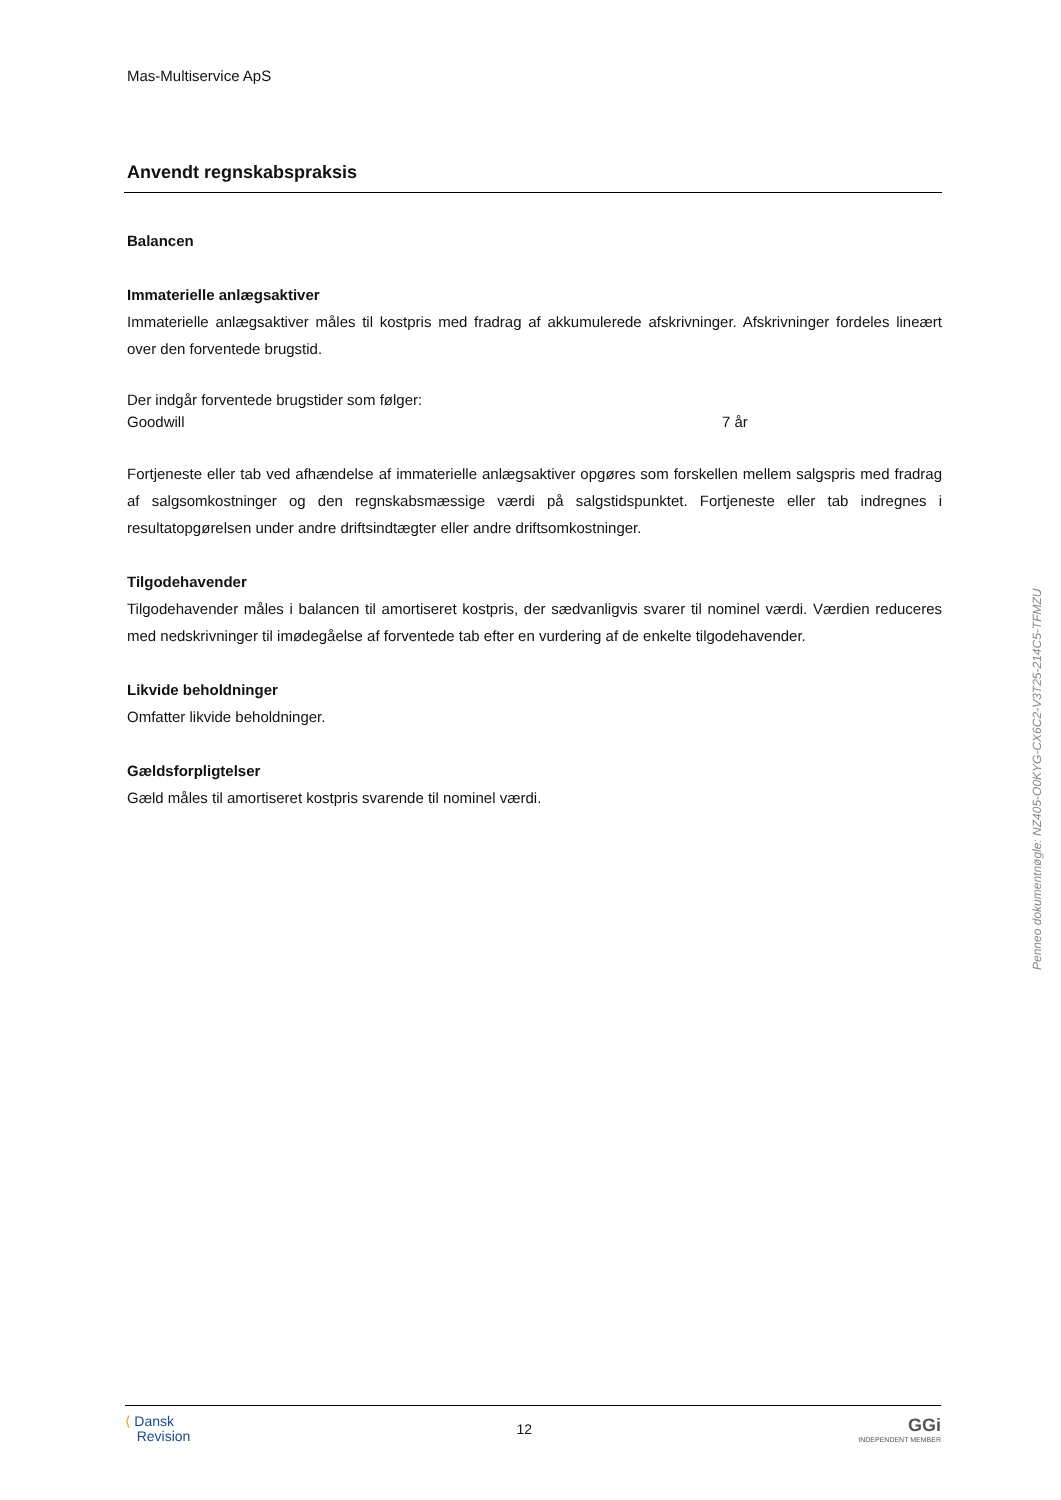Mas-Multiservice ApS
Anvendt regnskabspraksis
Balancen
Immaterielle anlægsaktiver
Immaterielle anlægsaktiver måles til kostpris med fradrag af akkumulerede afskrivninger. Afskrivninger fordeles lineært over den forventede brugstid.
Der indgår forventede brugstider som følger:
Goodwill 7 år
Fortjeneste eller tab ved afhændelse af immaterielle anlægsaktiver opgøres som forskellen mellem salgspris med fradrag af salgsomkostninger og den regnskabsmæssige værdi på salgstidspunktet. Fortjeneste eller tab indregnes i resultatopgørelsen under andre driftsindtægter eller andre driftsomkostninger.
Tilgodehavender
Tilgodehavender måles i balancen til amortiseret kostpris, der sædvanligvis svarer til nominel værdi. Værdien reduceres med nedskrivninger til imødegåelse af forventede tab efter en vurdering af de enkelte tilgodehavender.
Likvide beholdninger
Omfatter likvide beholdninger.
Gældsforpligtelser
Gæld måles til amortiseret kostpris svarende til nominel værdi.
Penneo dokumentnøgle: NZ405-O0KYG-CX6C2-V3T25-214C5-TFMZU
⟨ Dansk
Revision
12
GGi
INDEPENDENT MEMBER